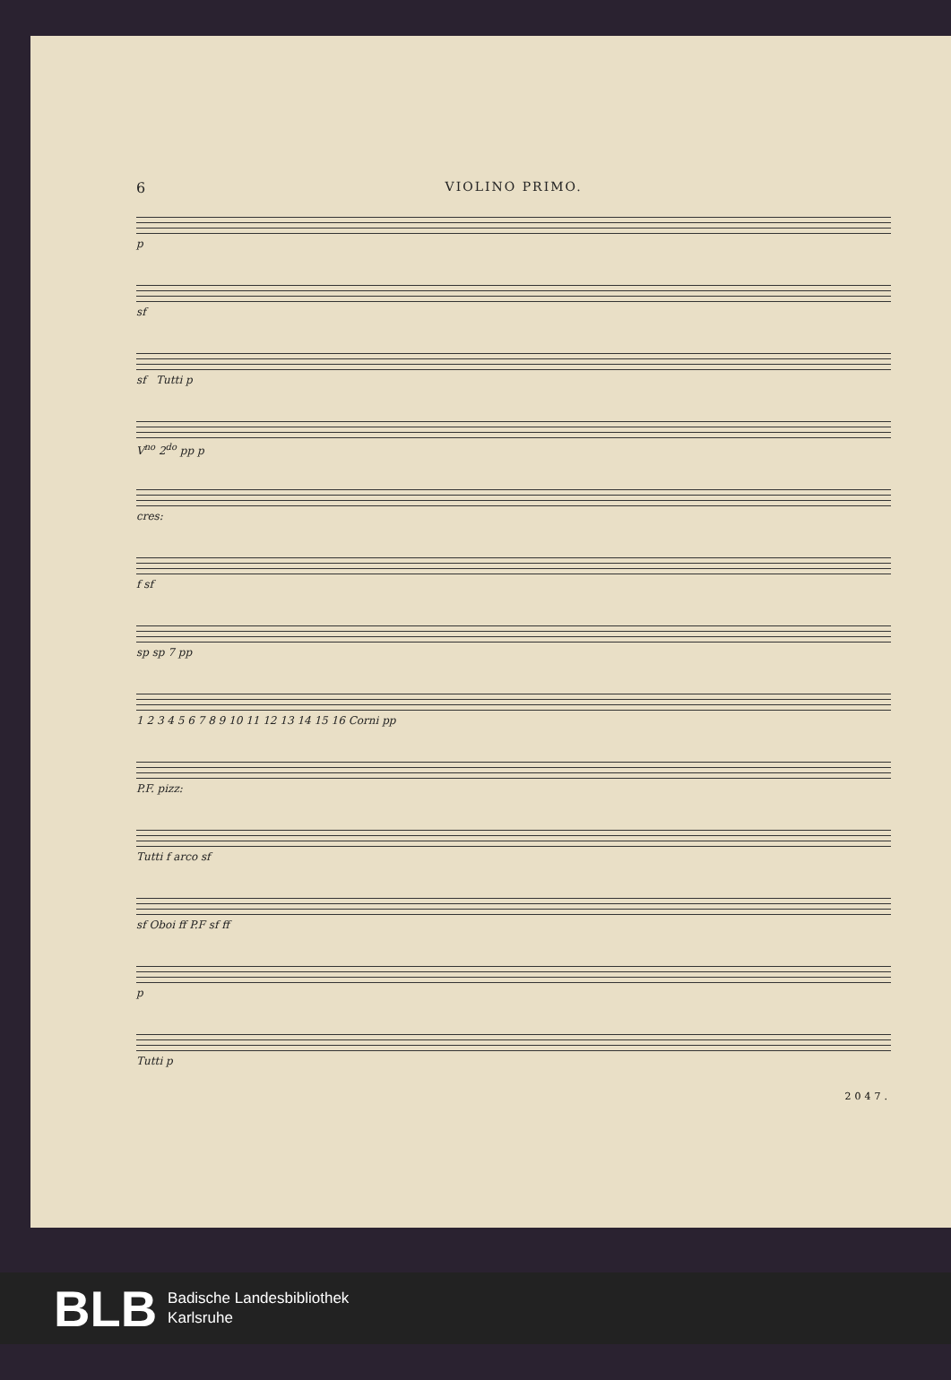6 VIOLINO PRIMO.
p
sf
sf Tutti p
V<sup>no</sup> 2<sup>do</sup> pp p
cres:
f sf
sp sp 7 pp
1 2 3 4 5 6 7 8 9 10 11 12 13 14 15 16 Corni pp
P.F. pizz:
Tutti f arco sf
sf Oboi ff P.F sf ff
p
Tutti p
2047.
BLB Badische Landesbibliothek
Karlsruhe